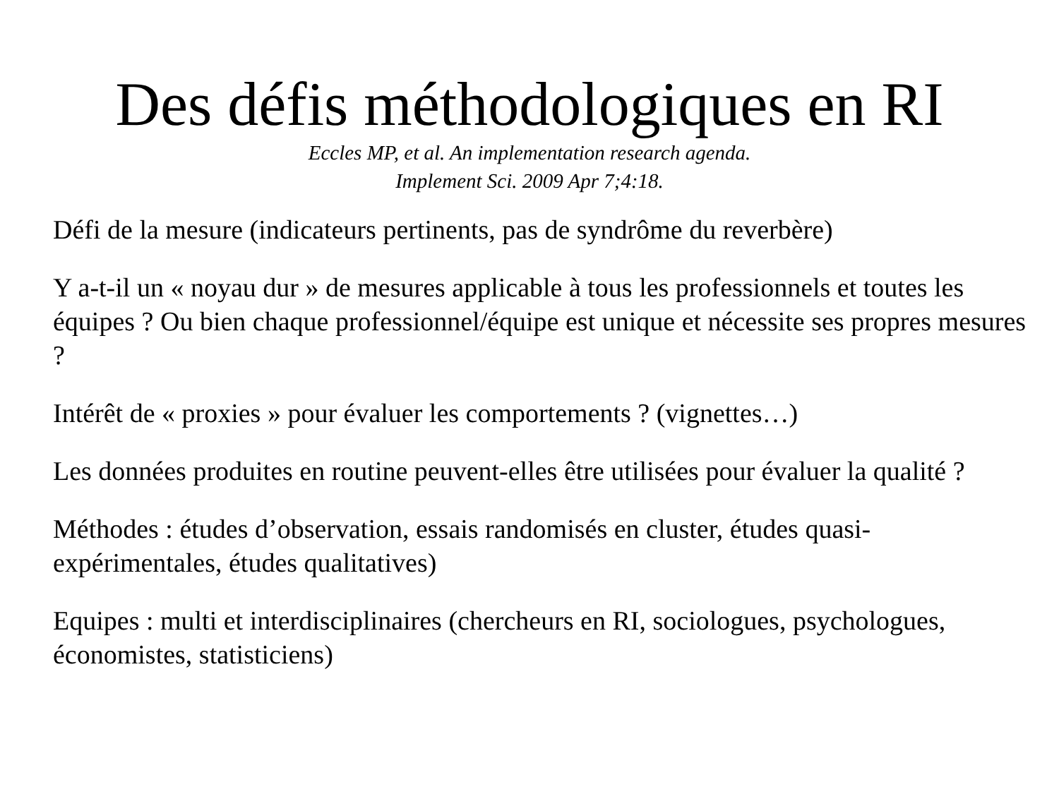Des défis méthodologiques en RI
Eccles MP, et al. An implementation research agenda.
Implement Sci. 2009 Apr 7;4:18.
Défi de la mesure (indicateurs pertinents, pas de syndrôme du reverbère)
Y a-t-il un « noyau dur » de mesures applicable à tous les professionnels et toutes les équipes ? Ou bien chaque professionnel/équipe est unique et nécessite ses propres mesures ?
Intérêt de « proxies » pour évaluer les comportements ? (vignettes…)
Les données produites en routine peuvent-elles être utilisées pour évaluer la qualité ?
Méthodes : études d’observation, essais randomisés en cluster, études quasi-expérimentales, études qualitatives)
Equipes : multi et interdisciplinaires (chercheurs en RI, sociologues, psychologues, économistes, statisticiens)